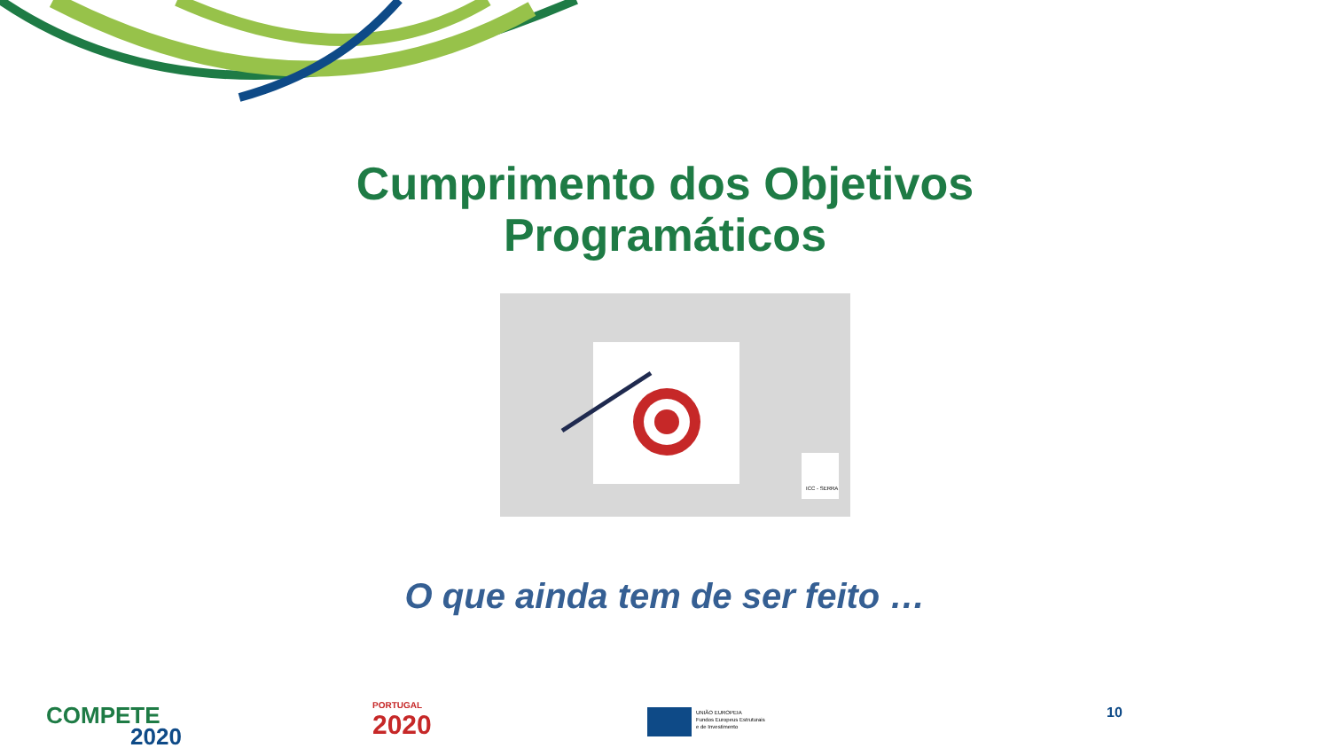Cumprimento dos Objetivos
Programáticos
ICC - SERRA
O que ainda tem de ser feito …
COMPETE
2020
PORTUGAL
2020
UNIÃO EUROPEIA
Fundos Europeus Estruturais
e de Investimento
10